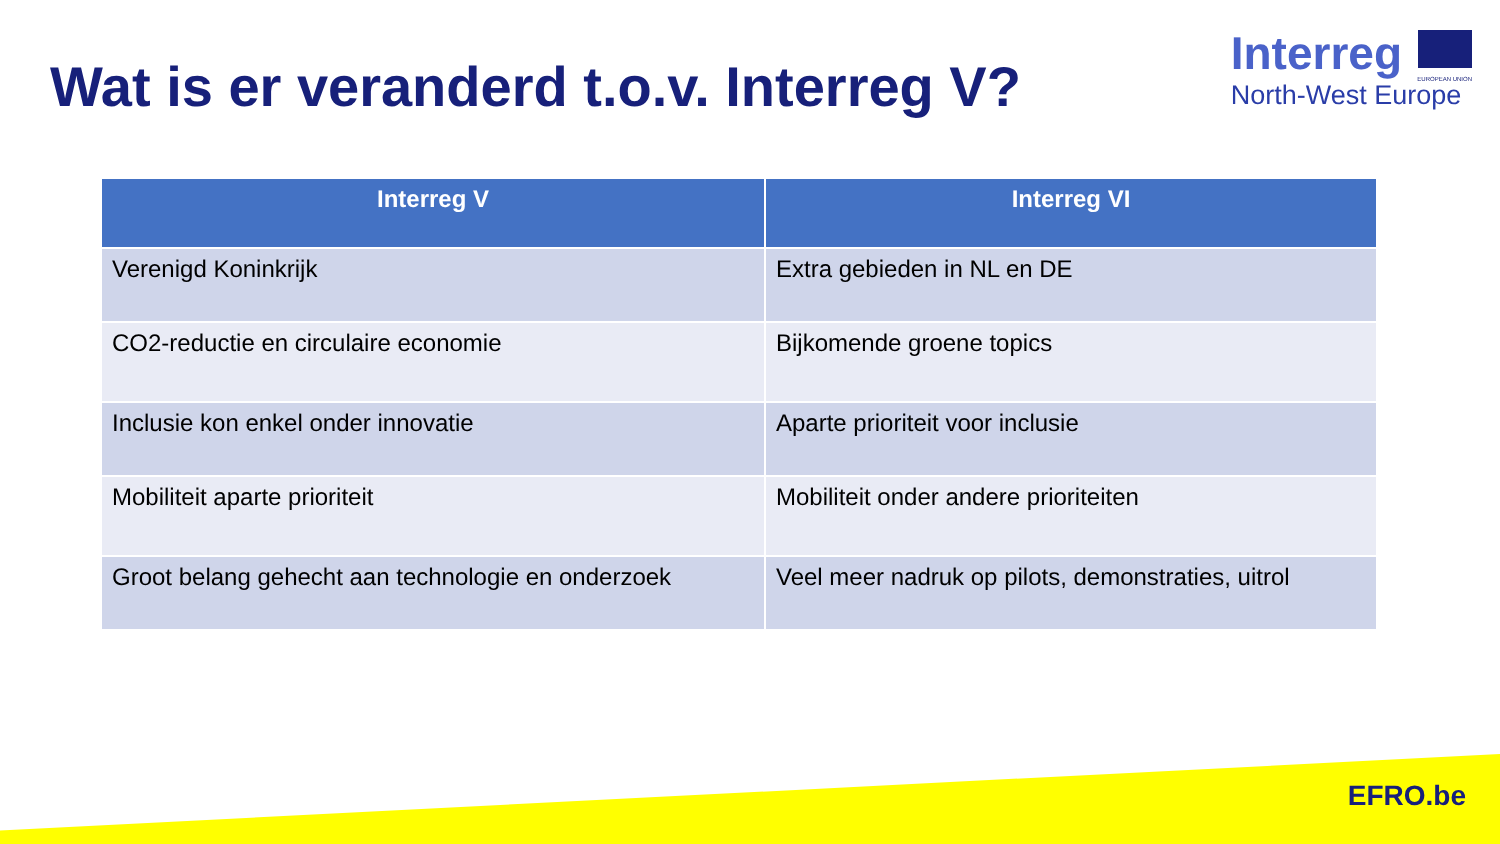Wat is er veranderd t.o.v. Interreg V?
Interreg
EUROPEAN UNION
North-West Europe
| Interreg V | Interreg VI |
| --- | --- |
| Verenigd Koninkrijk | Extra gebieden in NL en DE |
| CO2-reductie en circulaire economie | Bijkomende groene topics |
| Inclusie kon enkel onder innovatie | Aparte prioriteit voor inclusie |
| Mobiliteit aparte prioriteit | Mobiliteit onder andere prioriteiten |
| Groot belang gehecht aan technologie en onderzoek | Veel meer nadruk op pilots, demonstraties, uitrol |
EFRO.be